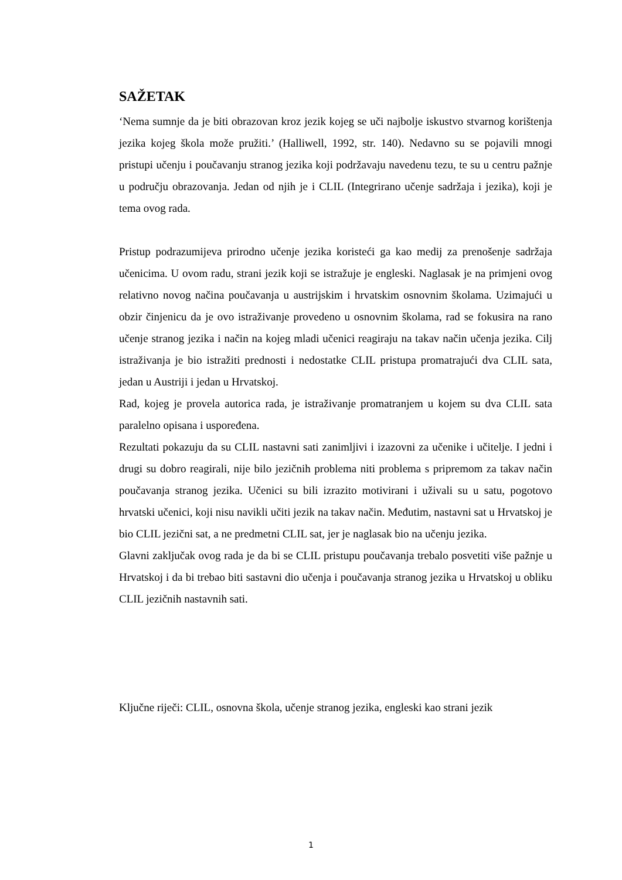SAŽETAK
‘Nema sumnje da je biti obrazovan kroz jezik kojeg se uči najbolje iskustvo stvarnog korištenja jezika kojeg škola može pružiti.’ (Halliwell, 1992, str. 140). Nedavno su se pojavili mnogi pristupi učenju i poučavanju stranog jezika koji podržavaju navedenu tezu, te su u centru pažnje u području obrazovanja. Jedan od njih je i CLIL (Integrirano učenje sadržaja i jezika), koji je tema ovog rada.
Pristup podrazumijeva prirodno učenje jezika koristeći ga kao medij za prenošenje sadržaja učenicima. U ovom radu, strani jezik koji se istražuje je engleski. Naglasak je na primjeni ovog relativno novog načina poučavanja u austrijskim i hrvatskim osnovnim školama. Uzimajući u obzir činjenicu da je ovo istraživanje provedeno u osnovnim školama, rad se fokusira na rano učenje stranog jezika i način na kojeg mladi učenici reagiraju na takav način učenja jezika. Cilj istraživanja je bio istražiti prednosti i nedostatke CLIL pristupa promatrajući dva CLIL sata, jedan u Austriji i jedan u Hrvatskoj.
Rad, kojeg je provela autorica rada, je istraživanje promatranjem u kojem su dva CLIL sata paralelno opisana i uspoređena.
Rezultati pokazuju da su CLIL nastavni sati zanimljivi i izazovni za učenike i učitelje. I jedni i drugi su dobro reagirali, nije bilo jezičnih problema niti problema s pripremom za takav način poučavanja stranog jezika. Učenici su bili izrazito motivirani i uživali su u satu, pogotovo hrvatski učenici, koji nisu navikli učiti jezik na takav način. Međutim, nastavni sat u Hrvatskoj je bio CLIL jezični sat, a ne predmetni CLIL sat, jer je naglasak bio na učenju jezika.
Glavni zaključak ovog rada je da bi se CLIL pristupu poučavanja trebalo posvetiti više pažnje u Hrvatskoj i da bi trebao biti sastavni dio učenja i poučavanja stranog jezika u Hrvatskoj u obliku CLIL jezičnih nastavnih sati.
Ključne riječi: CLIL, osnovna škola, učenje stranog jezika, engleski kao strani jezik
1